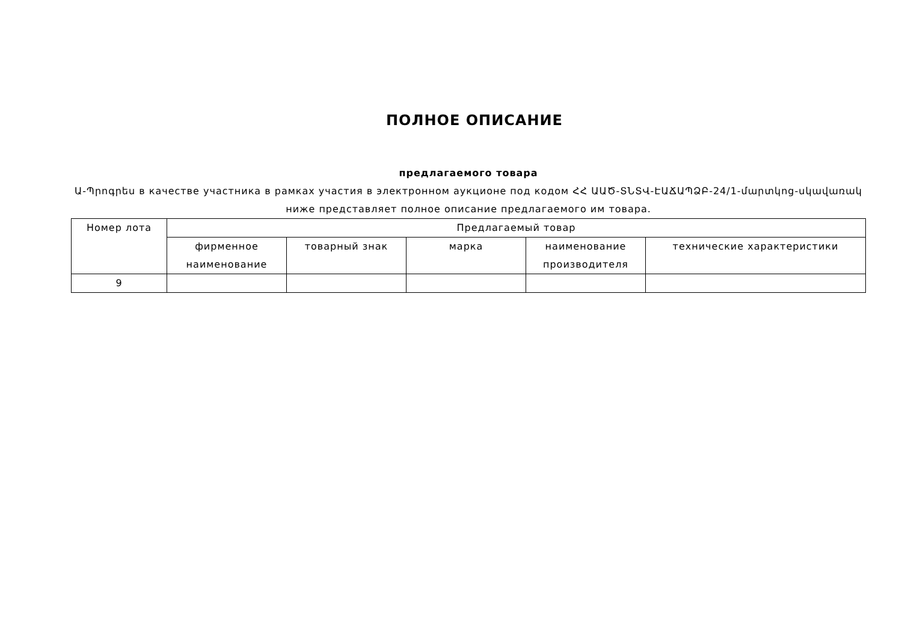ПОЛНОЕ ОПИСАНИЕ
предлагаемого товара
Ա-Պրոգրես в качестве участника в рамках участия в электронном аукционе под кодом ՀՀ ԱԱԾ-ՏՆՏՎ-ԷԱՃԱՊՁԲ-24/1-մարտկոց-սկավառակ ниже представляет полное описание предлагаемого им товара.
| Номер лота | Предлагаемый товар | | | | |
| --- | --- | --- | --- | --- | --- |
| | фирменное наименование | товарный знак | марка | наименование производителя | технические характеристики |
| 9 | | | | | |